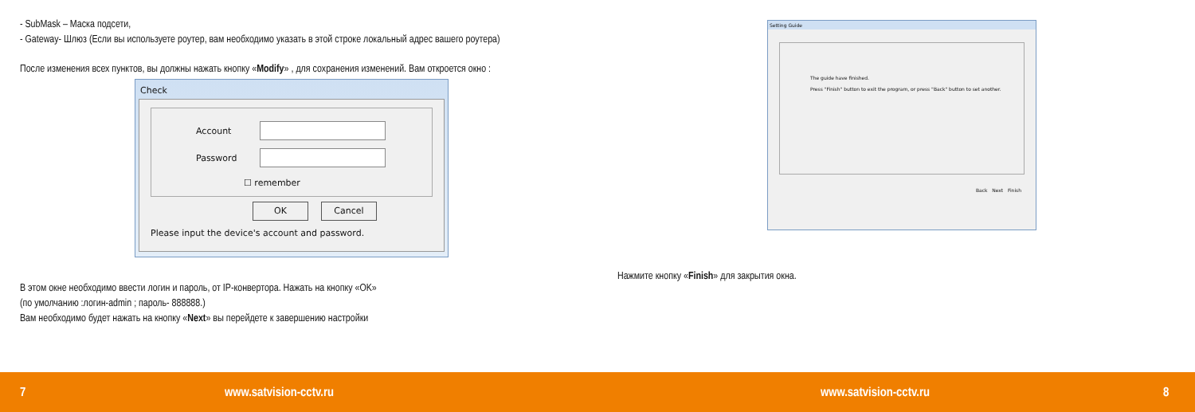- SubMask – Маска подсети,
- Gateway- Шлюз (Если вы используете роутер, вам необходимо указать в этой строке локальный адрес вашего роутера)
После изменения всех пунктов, вы должны нажать кнопку «Modify» , для сохранения изменений. Вам откроется окно :
Check
Account
Password
☐ remember
OK Cancel
Please input the device's account and password.
В этом окне необходимо ввести логин и пароль, от IP-конвертора. Нажать на кнопку «OK»
(по умолчанию :логин-admin ; пароль- 888888.)
Вам необходимо будет нажать на кнопку «Next» вы перейдете к завершению настройки
Setting Guide
The guide have finished.
Press "Finish" button to exit the program, or press "Back" button to set another.
Back Next Finish
Нажмите кнопку «Finish» для закрытия окна.
7 www.satvision-cctv.ru www.satvision-cctv.ru 8